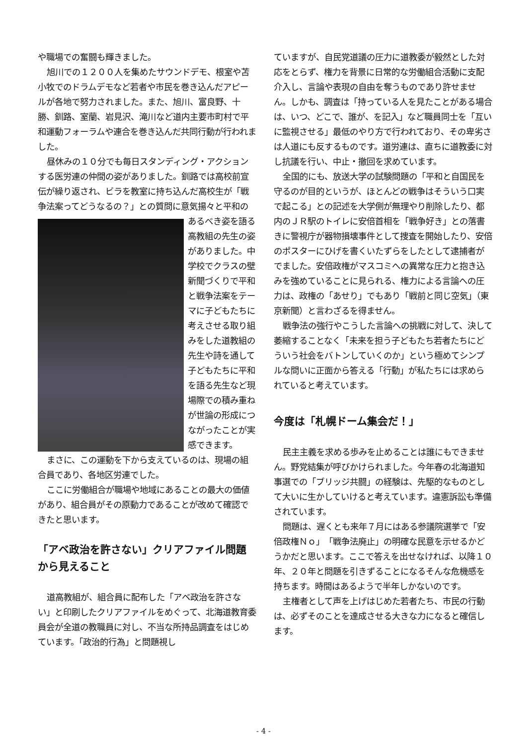や職場での奮闘も輝きました。
旭川での１２００人を集めたサウンドデモ、根室や苫小牧でのドラムデモなど若者や市民を巻き込んだアピールが各地で努力されました。また、旭川、富良野、十勝、釧路、室蘭、岩見沢、滝川など道内主要市町村で平和運動フォーラムや連合を巻き込んだ共同行動が行われました。
昼休みの１０分でも毎日スタンディング・アクションする医労連の仲間の姿がありました。釧路では高校前宣伝が繰り返され、ビラを教室に持ち込んだ高校生が「戦争法案ってどうなるの？」との質問に 意気揚々と平和のあるべき姿を語る高教組の先生の姿がありました。中学校でクラスの壁新聞づくりで平和と戦争法案をテーマに子どもたちに考えさせる取り組みをした道教組の先生や詩を通して子どもたちに平和を語る先生など現場際での積み重ねが世論の形成につながったことが実感できます。
まさに、この運動を下から支えているのは、現場の組合員であり、各地区労連でした。
ここに労働組合が職場や地域にあることの最大の価値があり、組合員がその原動力であることが改めて確認できたと思います。
「アベ政治を許さない」クリアファイル問題から見えること
道高教組が、組合員に配布した「アベ政治を許さない」と印刷したクリアファイルをめぐって、北海道教育委員会が全道の教職員に対し、不当な所持品調査をはじめています。「政治的行為」と問題視し
ていますが、自民党道議の圧力に道教委が毅然とした対応をとらず、権力を背景に日常的な労働組合活動に支配介入し、言論や表現の自由を奪うものであり許せません。しかも、調査は「持っている人を見たことがある場合は、いつ、どこで、誰が、を記入」など職員同士を「互いに監視させる」最低のやり方で行われており、その卑劣さは人道にも反するものです。道労連は、直ちに道教委に対し抗議を行い、中止・撤回を求めています。
全国的にも、放送大学の試験問題の「平和と自国民を守るのが目的というが、ほとんどの戦争はそういう口実で起こる」との記述を大学側が無理やり削除したり、都内のＪＲ駅のトイレに安倍首相を「戦争好き」との落書きに警視庁が器物損壊事件として捜査を開始したり、安倍のポスターにひげを書くいたずらをしたとして逮捕者がでました。安倍政権がマスコミへの異常な圧力と抱き込みを強めていることに見られる、権力による言論への圧力は、政権の「あせり」でもあり「戦前と同じ空気」（東京新聞）と言わざるを得ません。
戦争法の強行やこうした言論への挑戦に対して、決して萎縮することなく「未来を担う子どもたち若者たちにどういう社会をバトンしていくのか」という極めてシンプルな問いに正面から答える「行動」が私たちには求められていると考えています。
今度は「札幌ドーム集会だ！」
民主主義を求める歩みを止めることは誰にもできません。野党結集が呼びかけられました。今年春の北海道知事選での「ブリッジ共闘」の経験は、先駆的なものとして大いに生かしていけると考えています。違憲訴訟も準備されています。
問題は、遅くとも来年７月にはある参議院選挙で「安倍政権Ｎｏ」「戦争法廃止」の明確な民意を示せるかどうかだと思います。ここで答えを出せなければ、以降１０年、２０年と問題を引きずることになるそんな危機感を持ちます。時間はあるようで半年しかないのです。
主権者として声を上げはじめた若者たち、市民の行動は、必ずそのことを達成させる大きな力になると確信します。
- 4 -